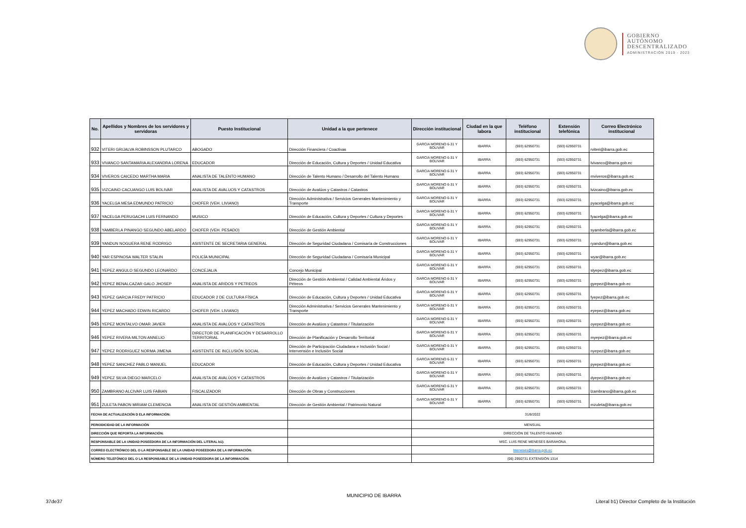GOBIERNO
AUTÓNOMO
DESCENTRALIZADO
ADMINISTRACIÓN 2019 - 2023
| No. | Apellidos y Nombres de los servidores y servidoras | Puesto Institucional | Unidad a la que pertenece | Dirección institucional | Ciudad en la que labora | Teléfono institucional | Extensión telefónica | Correo Electrónico institucional |
| --- | --- | --- | --- | --- | --- | --- | --- | --- |
| 932 | VITERI GRIJALVA ROBINSSON PLUTARCO | ABOGADO | Dirección Financiera / Coactivas | GARCIA MORENO 6-31 Y BOLIVAR | IBARRA | (593) 62950731 | (593) 62950731 | rviteri@ibarra.gob.ec |
| 933 | VIVANCO SANTAMARIA ALEXANDRA LORENA | EDUCADOR | Dirección de Educación, Cultura y Deportes / Unidad Educativa | GARCIA MORENO 6-31 Y BOLIVAR | IBARRA | (593) 62950731 | (593) 62950731 | lvivanco@ibarra.gob.ec |
| 934 | VIVEROS CAICEDO MARTHA MARIA | ANALISTA DE TALENTO HUMANO | Dirección de Talento Humano / Desarrollo del Talento Humano | GARCIA MORENO 6-31 Y BOLIVAR | IBARRA | (593) 62950731 | (593) 62950731 | mviveros@ibarra.gob.ec |
| 935 | VIZCAINO CACUANGO LUIS BOLIVAR | ANALISTA DE AVALUOS Y CATASTROS | Dirección de Avalúos y Catastros / Catastros | GARCIA MORENO 6-31 Y BOLIVAR | IBARRA | (593) 62950731 | (593) 62950731 | lvizcaino@ibarra.gob.ec |
| 936 | YACELGA MESA EDMUNDO PATRICIO | CHOFER (VEH. LIVIANO) | Dirección Administrativa / Servicios Generales Mantenimiento y Transporte | GARCIA MORENO 6-31 Y BOLIVAR | IBARRA | (593) 62950731 | (593) 62950731 | pyacelga@ibarra.gob.ec |
| 937 | YACELGA PERUGACHI LUIS FERNANDO | MUSICO | Dirección de Educación, Cultura y Deportes / Cultura y Deportes | GARCIA MORENO 6-31 Y BOLIVAR | IBARRA | (593) 62950731 | (593) 62950731 | fyacelga@ibarra.gob.ec |
| 938 | YAMBERLA PINANGO SEGUNDO ABELARDO | CHOFER (VEH. PESADO) | Dirección de Gestión Ambiental | GARCIA MORENO 6-31 Y BOLIVAR | IBARRA | (593) 62950731 | (593) 62950731 | syamberla@ibarra.gob.ec |
| 939 | YANDUN NOGUERA RENE RODRIGO | ASISTENTE DE SECRETARIA GENERAL | Dirección de Seguridad Ciudadana / Comisaría de Construcciones | GARCIA MORENO 6-31 Y BOLIVAR | IBARRA | (593) 62950731 | (593) 62950731 | ryandun@ibarra.gob.ec |
| 940 | YAR ESPINOSA WALTER STALIN | POLICÍA MUNICIPAL | Dirección de Seguridad Ciudadana / Comisaría Municipal | GARCIA MORENO 6-31 Y BOLIVAR | IBARRA | (593) 62950731 | (593) 62950731 | wyar@ibarra.gob.ec |
| 941 | YEPEZ ANGULO SEGUNDO LEONARDO | CONCEJAL/A | Concejo Municipal | GARCIA MORENO 6-31 Y BOLIVAR | IBARRA | (593) 62950731 | (593) 62950731 | slyepez@ibarra.gob.ec |
| 942 | YEPEZ BENALCAZAR GALO JHOSEP | ANALISTA DE ARIDOS Y PETREOS | Dirección de Gestión Ambiental / Calidad Ambiental Áridos y Pétreos | GARCIA MORENO 6-31 Y BOLIVAR | IBARRA | (593) 62950731 | (593) 62950731 | gyepez@ibarra.gob.ec |
| 943 | YEPEZ GARCIA FREDY PATRICIO | EDUCADOR 2 DE CULTURA FÍSICA | Dirección de Educación, Cultura y Deportes / Unidad Educativa | GARCIA MORENO 6-31 Y BOLIVAR | IBARRA | (593) 62950731 | (593) 62950731 | fyepez@ibarra.gob.ec |
| 944 | YEPEZ MACHADO EDWIN RICARDO | CHOFER (VEH. LIVIANO) | Dirección Administrativa / Servicios Generales Mantenimiento y Transporte | GARCIA MORENO 6-31 Y BOLIVAR | IBARRA | (593) 62950731 | (593) 62950731 | eyepez@ibarra.gob.ec |
| 945 | YEPEZ MONTALVO OMAR JAVIER | ANALISTA DE AVALÚOS Y CATASTROS | Dirección de Avalúos y Catastros / Titularización | GARCIA MORENO 6-31 Y BOLIVAR | IBARRA | (593) 62950731 | (593) 62950731 | oyepez@ibarra.gob.ec |
| 946 | YEPEZ RIVERA MILTON ANNELIO | DIRECTOR DE PLANIFICACIÓN Y DESARROLLO TERRITORIAL | Dirección de Planificación y Desarrollo Territorial | GARCIA MORENO 6-31 Y BOLIVAR | IBARRA | (593) 62950731 | (593) 62950731 | myepez@ibarra.gob.ec |
| 947 | YEPEZ RODRIGUEZ NORMA JIMENA | ASISTENTE DE INCLUSIÓN SOCIAL | Dirección de Participación Ciudadana e Inclusión Social / Intervensión e Inclusión Social | GARCIA MORENO 6-31 Y BOLIVAR | IBARRA | (593) 62950731 | (593) 62950731 | nyepez@ibarra.gob.ec |
| 948 | YEPEZ SANCHEZ PABLO MANUEL | EDUCADOR | Dirección de Educación, Cultura y Deportes / Unidad Educativa | GARCIA MORENO 6-31 Y BOLIVAR | IBARRA | (593) 62950731 | (593) 62950731 | pyepez@ibarra.gob.ec |
| 949 | YEPEZ SILVA DIEGO MARCELO | ANALISTA DE AVALÚOS Y CATASTROS | Dirección de Avalúos y Catastros / Titularización | GARCIA MORENO 6-31 Y BOLIVAR | IBARRA | (593) 62950731 | (593) 62950731 | dyepez@ibarra.gob.ec |
| 950 | ZAMBRANO ALCIVAR LUIS FABIAN | FISCALIZADOR | Dirección de Obras y Construcciones | GARCIA MORENO 6-31 Y BOLIVAR | IBARRA | (593) 62950731 | (593) 62950731 | lzambrano@ibarra.gob.ec |
| 951 | ZULETA PABON MIRIAM CLEMENCIA | ANALISTA DE GESTIÓN AMBIENTAL | Dirección de Gestión Ambiental / Patrimonio Natural | GARCIA MORENO 6-31 Y BOLIVAR | IBARRA | (593) 62950731 | (593) 62950731 | mzuleta@ibarra.gob.ec |
| FECHA DE ACTUALIZACIÓN D ELA INFORMACIÓN: | | | | 31/8/2022 | | | | |
| PERIODICIDAD DE LA INFORMACIÓN | | | | MENSUAL | | | | |
| DIRECCIÓN QUE REPORTA LA INFORMACIÓN: | | | | DIRECCIÓN DE TALENTO HUMANO | | | | |
| RESPONSABLE DE LA UNIDAD POSEEDORA DE LA INFORMACIÓN DEL LITERAL b1): | | | | MSC. LUIS RENE MENESES BARAHONA | | | | |
| CORREO ELECTRÓNICO DEL O LA RESPONSABLE DE LA UNIDAD POSEEDORA DE LA INFORMACIÓN: | | | | lmeneses@ibarra.gob.ec | | | | |
| NÚMERO TELEFÓNICO DEL O LA RESPONSABLE DE LA UNIDAD POSEEDORA DE LA INFORMACIÓN: | | | | (06) 2950731 EXTENSIÓN 1314 | | | | |
MUNICIPIO DE IBARRA
37de37
Literal b1) Director Completo de la Institución